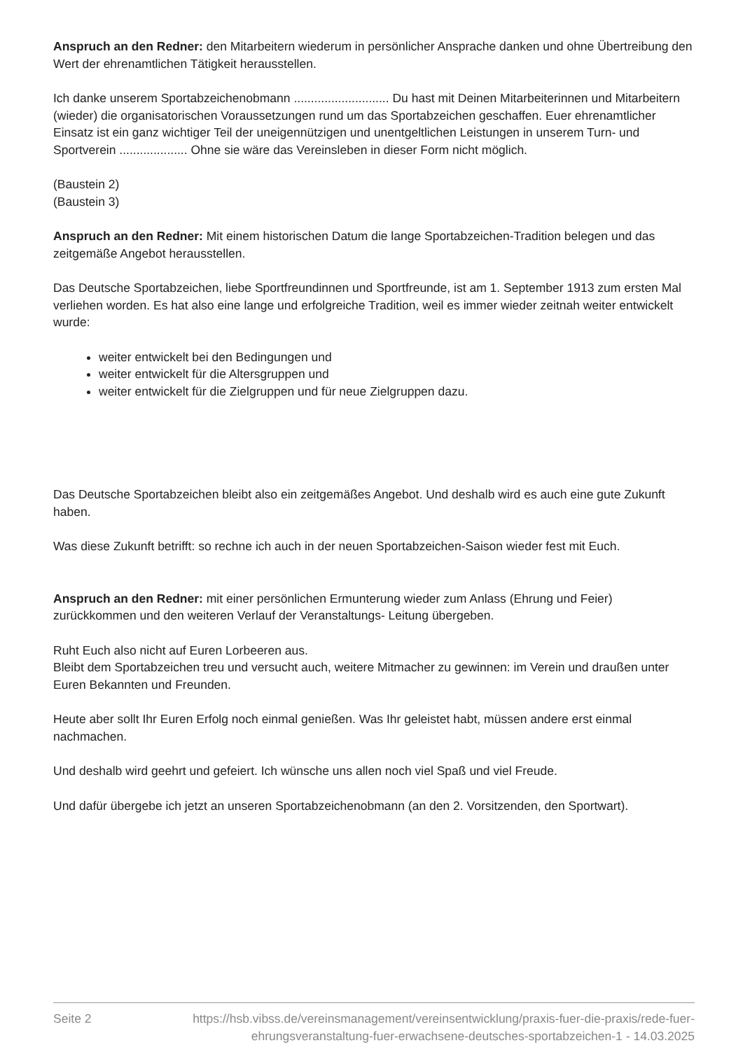Anspruch an den Redner: den Mitarbeitern wiederum in persönlicher Ansprache danken und ohne Übertreibung den Wert der ehrenamtlichen Tätigkeit herausstellen.
Ich danke unserem Sportabzeichenobmann ............................ Du hast mit Deinen Mitarbeiterinnen und Mitarbeitern (wieder) die organisatorischen Voraussetzungen rund um das Sportabzeichen geschaffen. Euer ehrenamtlicher Einsatz ist ein ganz wichtiger Teil der uneigennützigen und unentgeltlichen Leistungen in unserem Turn- und Sportverein .................... Ohne sie wäre das Vereinsleben in dieser Form nicht möglich.
(Baustein 2)
(Baustein 3)
Anspruch an den Redner: Mit einem historischen Datum die lange Sportabzeichen-Tradition belegen und das zeitgemäße Angebot herausstellen.
Das Deutsche Sportabzeichen, liebe Sportfreundinnen und Sportfreunde, ist am 1. September 1913 zum ersten Mal verliehen worden. Es hat also eine lange und erfolgreiche Tradition, weil es immer wieder zeitnah weiter entwickelt wurde:
weiter entwickelt bei den Bedingungen und
weiter entwickelt für die Altersgruppen und
weiter entwickelt für die Zielgruppen und für neue Zielgruppen dazu.
Das Deutsche Sportabzeichen bleibt also ein zeitgemäßes Angebot. Und deshalb wird es auch eine gute Zukunft haben.
Was diese Zukunft betrifft: so rechne ich auch in der neuen Sportabzeichen-Saison wieder fest mit Euch.
Anspruch an den Redner: mit einer persönlichen Ermunterung wieder zum Anlass (Ehrung und Feier) zurückkommen und den weiteren Verlauf der Veranstaltungs- Leitung übergeben.
Ruht Euch also nicht auf Euren Lorbeeren aus.
Bleibt dem Sportabzeichen treu und versucht auch, weitere Mitmacher zu gewinnen: im Verein und draußen unter Euren Bekannten und Freunden.
Heute aber sollt Ihr Euren Erfolg noch einmal genießen. Was Ihr geleistet habt, müssen andere erst einmal nachmachen.
Und deshalb wird geehrt und gefeiert. Ich wünsche uns allen noch viel Spaß und viel Freude.
Und dafür übergebe ich jetzt an unseren Sportabzeichenobmann (an den 2. Vorsitzenden, den Sportwart).
Seite 2 https://hsb.vibss.de/vereinsmanagement/vereinsentwicklung/praxis-fuer-die-praxis/rede-fuer-ehrungsveranstaltung-fuer-erwachsene-deutsches-sportabzeichen-1 - 14.03.2025